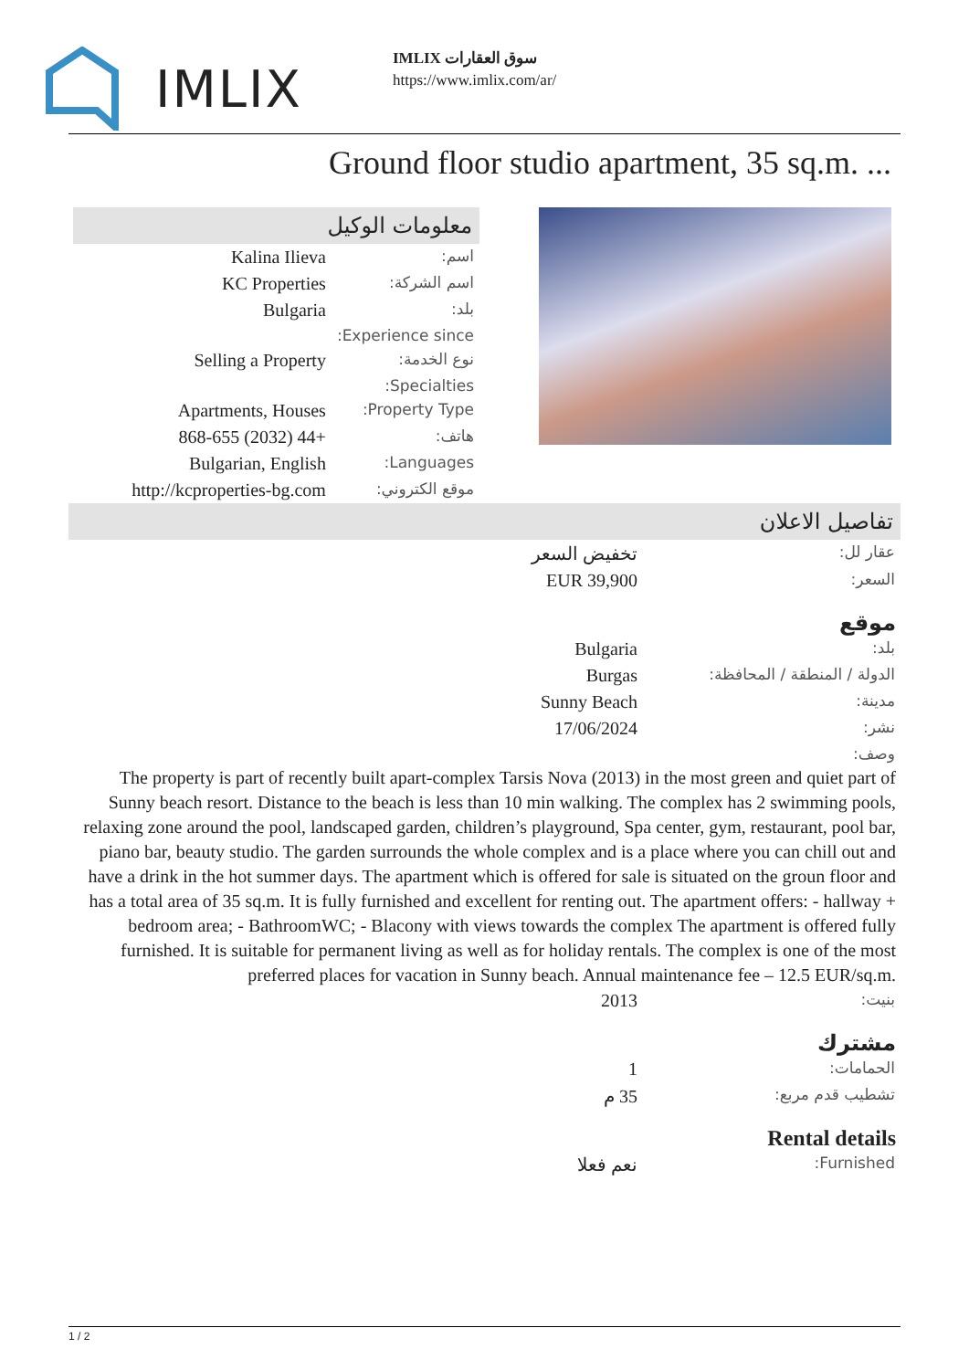IMLIX
IMLIX سوق العقارات
https://www.imlix.com/ar/
Ground floor studio apartment, 35 sq.m. ...
معلومات الوكيل
| اسم: | Kalina Ilieva |
| اسم الشركة: | KC Properties |
| بلد: | Bulgaria |
| Experience since: | |
| نوع الخدمة: | Selling a Property |
| Specialties: | |
| Property Type: | Apartments, Houses |
| هاتف: | +44 (2032) 868-655 |
| Languages: | Bulgarian, English |
| موقع الكتروني: | http://kcproperties-bg.com |
تفاصيل الاعلان
| عقار لل: | تخفيض السعر |
| السعر: | EUR 39,900 |
موقع
| بلد: | Bulgaria |
| الدولة / المنطقة / المحافظة: | Burgas |
| مدينة: | Sunny Beach |
| نشر: | 17/06/2024 |
| وصف: | |
The property is part of recently built apart-complex Tarsis Nova (2013) in the most green and quiet part of Sunny beach resort. Distance to the beach is less than 10 min walking. The complex has 2 swimming pools, relaxing zone around the pool, landscaped garden, children’s playground, Spa center, gym, restaurant, pool bar, piano bar, beauty studio. The garden surrounds the whole complex and is a place where you can chill out and have a drink in the hot summer days. The apartment which is offered for sale is situated on the groun floor and has a total area of 35 sq.m. It is fully furnished and excellent for renting out. The apartment offers: - hallway + bedroom area; - BathroomWC; - Blacony with views towards the complex The apartment is offered fully furnished. It is suitable for permanent living as well as for holiday rentals. The complex is one of the most preferred places for vacation in Sunny beach. Annual maintenance fee – 12.5 EUR/sq.m.
| بنيت: | 2013 |
مشترك
| الحمامات: | 1 |
| تشطيب قدم مربع: | 35 م |
Rental details
| Furnished: | نعم فعلا |
1 / 2